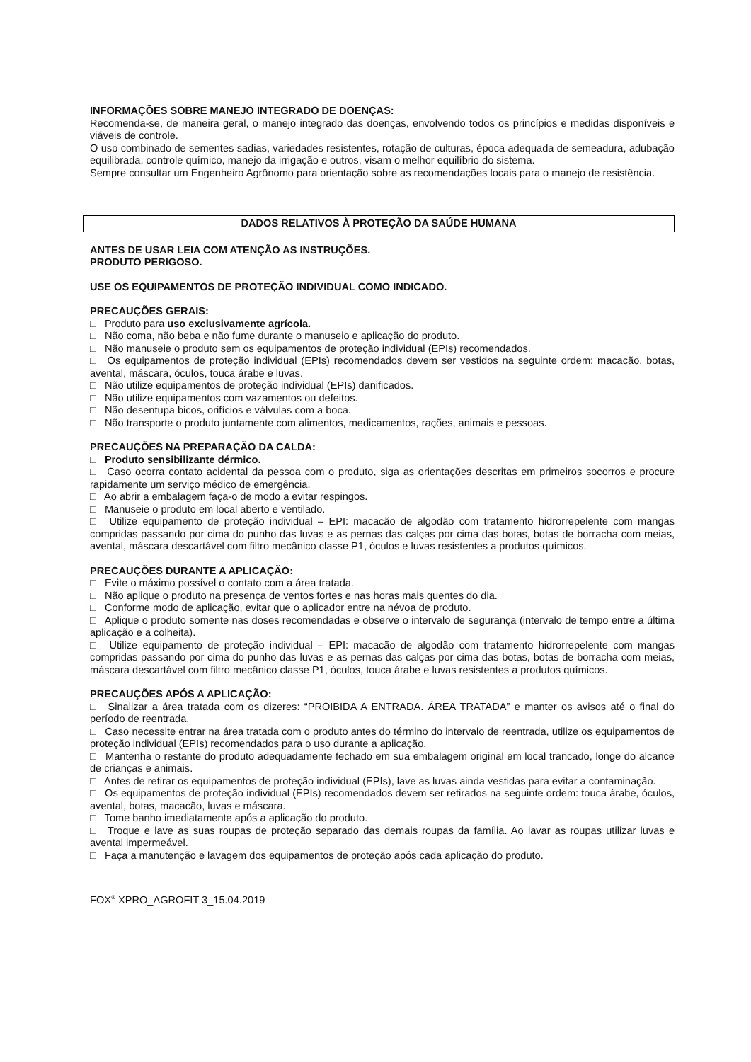INFORMAÇÕES SOBRE MANEJO INTEGRADO DE DOENÇAS:
Recomenda-se, de maneira geral, o manejo integrado das doenças, envolvendo todos os princípios e medidas disponíveis e viáveis de controle.
O uso combinado de sementes sadias, variedades resistentes, rotação de culturas, época adequada de semeadura, adubação equilibrada, controle químico, manejo da irrigação e outros, visam o melhor equilíbrio do sistema.
Sempre consultar um Engenheiro Agrônomo para orientação sobre as recomendações locais para o manejo de resistência.
DADOS RELATIVOS À PROTEÇÃO DA SAÚDE HUMANA
ANTES DE USAR LEIA COM ATENÇÃO AS INSTRUÇÕES.
PRODUTO PERIGOSO.
USE OS EQUIPAMENTOS DE PROTEÇÃO INDIVIDUAL COMO INDICADO.
PRECAUÇÕES GERAIS:
□ Produto para uso exclusivamente agrícola.
□ Não coma, não beba e não fume durante o manuseio e aplicação do produto.
□ Não manuseie o produto sem os equipamentos de proteção individual (EPIs) recomendados.
□ Os equipamentos de proteção individual (EPIs) recomendados devem ser vestidos na seguinte ordem: macacão, botas, avental, máscara, óculos, touca árabe e luvas.
□ Não utilize equipamentos de proteção individual (EPIs) danificados.
□ Não utilize equipamentos com vazamentos ou defeitos.
□ Não desentupa bicos, orifícios e válvulas com a boca.
□ Não transporte o produto juntamente com alimentos, medicamentos, rações, animais e pessoas.
PRECAUÇÕES NA PREPARAÇÃO DA CALDA:
□ Produto sensibilizante dérmico.
□ Caso ocorra contato acidental da pessoa com o produto, siga as orientações descritas em primeiros socorros e procure rapidamente um serviço médico de emergência.
□ Ao abrir a embalagem faça-o de modo a evitar respingos.
□ Manuseie o produto em local aberto e ventilado.
□ Utilize equipamento de proteção individual – EPI: macacão de algodão com tratamento hidrorrepelente com mangas compridas passando por cima do punho das luvas e as pernas das calças por cima das botas, botas de borracha com meias, avental, máscara descartável com filtro mecânico classe P1, óculos e luvas resistentes a produtos químicos.
PRECAUÇÕES DURANTE A APLICAÇÃO:
□ Evite o máximo possível o contato com a área tratada.
□ Não aplique o produto na presença de ventos fortes e nas horas mais quentes do dia.
□ Conforme modo de aplicação, evitar que o aplicador entre na névoa de produto.
□ Aplique o produto somente nas doses recomendadas e observe o intervalo de segurança (intervalo de tempo entre a última aplicação e a colheita).
□ Utilize equipamento de proteção individual – EPI: macacão de algodão com tratamento hidrorrepelente com mangas compridas passando por cima do punho das luvas e as pernas das calças por cima das botas, botas de borracha com meias, máscara descartável com filtro mecânico classe P1, óculos, touca árabe e luvas resistentes a produtos químicos.
PRECAUÇÕES APÓS A APLICAÇÃO:
□ Sinalizar a área tratada com os dizeres: “PROIBIDA A ENTRADA. ÁREA TRATADA” e manter os avisos até o final do período de reentrada.
□ Caso necessite entrar na área tratada com o produto antes do término do intervalo de reentrada, utilize os equipamentos de proteção individual (EPIs) recomendados para o uso durante a aplicação.
□ Mantenha o restante do produto adequadamente fechado em sua embalagem original em local trancado, longe do alcance de crianças e animais.
□ Antes de retirar os equipamentos de proteção individual (EPIs), lave as luvas ainda vestidas para evitar a contaminação.
□ Os equipamentos de proteção individual (EPIs) recomendados devem ser retirados na seguinte ordem: touca árabe, óculos, avental, botas, macacão, luvas e máscara.
□ Tome banho imediatamente após a aplicação do produto.
□ Troque e lave as suas roupas de proteção separado das demais roupas da família. Ao lavar as roupas utilizar luvas e avental impermeável.
□ Faça a manutenção e lavagem dos equipamentos de proteção após cada aplicação do produto.
FOX<sup>®</sup> XPRO_AGROFIT 3_15.04.2019